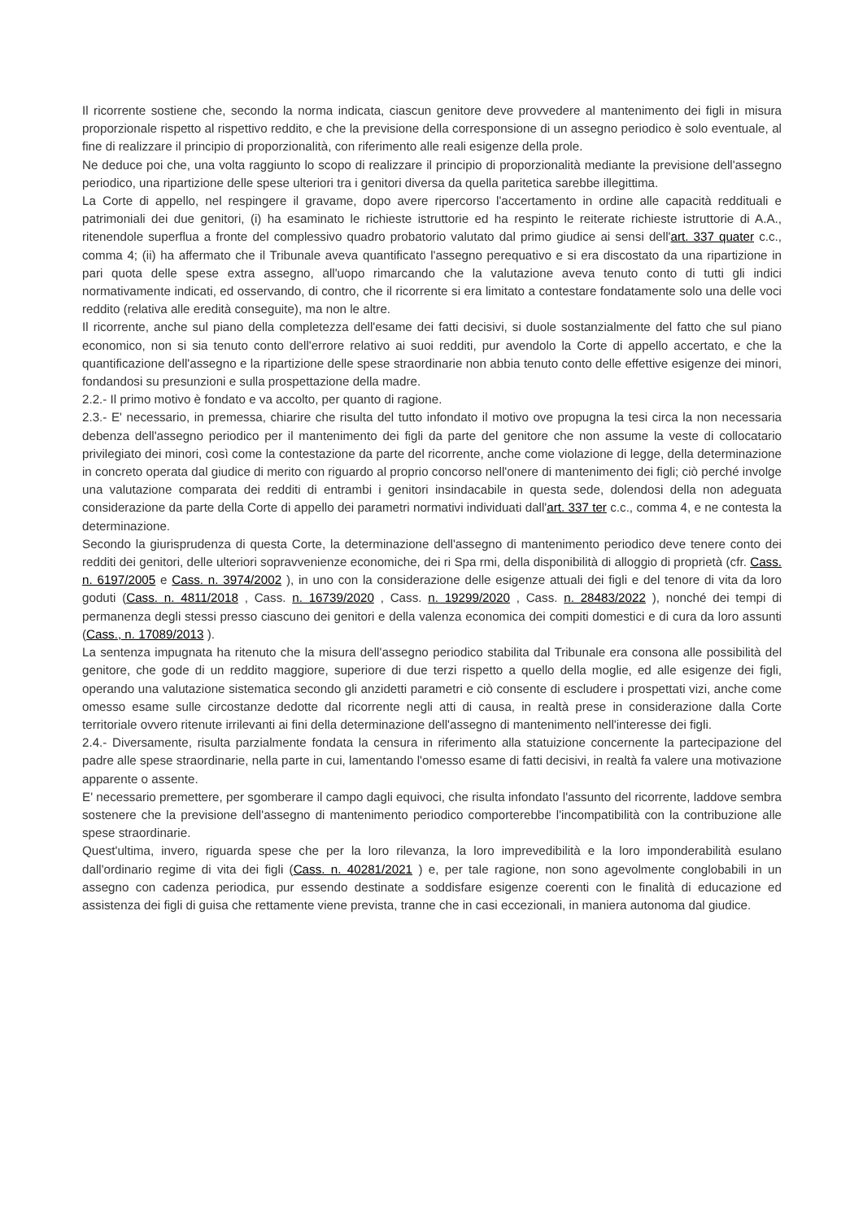Il ricorrente sostiene che, secondo la norma indicata, ciascun genitore deve provvedere al mantenimento dei figli in misura proporzionale rispetto al rispettivo reddito, e che la previsione della corresponsione di un assegno periodico è solo eventuale, al fine di realizzare il principio di proporzionalità, con riferimento alle reali esigenze della prole.
Ne deduce poi che, una volta raggiunto lo scopo di realizzare il principio di proporzionalità mediante la previsione dell'assegno periodico, una ripartizione delle spese ulteriori tra i genitori diversa da quella paritetica sarebbe illegittima.
La Corte di appello, nel respingere il gravame, dopo avere ripercorso l'accertamento in ordine alle capacità reddituali e patrimoniali dei due genitori, (i) ha esaminato le richieste istruttorie ed ha respinto le reiterate richieste istruttorie di A.A., ritenendole superflua a fronte del complessivo quadro probatorio valutato dal primo giudice ai sensi dell'art. 337 quater c.c., comma 4; (ii) ha affermato che il Tribunale aveva quantificato l'assegno perequativo e si era discostato da una ripartizione in pari quota delle spese extra assegno, all'uopo rimarcando che la valutazione aveva tenuto conto di tutti gli indici normativamente indicati, ed osservando, di contro, che il ricorrente si era limitato a contestare fondatamente solo una delle voci reddito (relativa alle eredità conseguite), ma non le altre.
Il ricorrente, anche sul piano della completezza dell'esame dei fatti decisivi, si duole sostanzialmente del fatto che sul piano economico, non si sia tenuto conto dell'errore relativo ai suoi redditi, pur avendolo la Corte di appello accertato, e che la quantificazione dell'assegno e la ripartizione delle spese straordinarie non abbia tenuto conto delle effettive esigenze dei minori, fondandosi su presunzioni e sulla prospettazione della madre.
2.2.- Il primo motivo è fondato e va accolto, per quanto di ragione.
2.3.- E' necessario, in premessa, chiarire che risulta del tutto infondato il motivo ove propugna la tesi circa la non necessaria debenza dell'assegno periodico per il mantenimento dei figli da parte del genitore che non assume la veste di collocatario privilegiato dei minori, così come la contestazione da parte del ricorrente, anche come violazione di legge, della determinazione in concreto operata dal giudice di merito con riguardo al proprio concorso nell'onere di mantenimento dei figli; ciò perché involge una valutazione comparata dei redditi di entrambi i genitori insindacabile in questa sede, dolendosi della non adeguata considerazione da parte della Corte di appello dei parametri normativi individuati dall'art. 337 ter c.c., comma 4, e ne contesta la determinazione.
Secondo la giurisprudenza di questa Corte, la determinazione dell'assegno di mantenimento periodico deve tenere conto dei redditi dei genitori, delle ulteriori sopravvenienze economiche, dei ri Spa rmi, della disponibilità di alloggio di proprietà (cfr. Cass. n. 6197/2005 e Cass. n. 3974/2002 ), in uno con la considerazione delle esigenze attuali dei figli e del tenore di vita da loro goduti (Cass. n. 4811/2018 , Cass. n. 16739/2020 , Cass. n. 19299/2020 , Cass. n. 28483/2022 ), nonché dei tempi di permanenza degli stessi presso ciascuno dei genitori e della valenza economica dei compiti domestici e di cura da loro assunti (Cass., n. 17089/2013 ).
La sentenza impugnata ha ritenuto che la misura dell'assegno periodico stabilita dal Tribunale era consona alle possibilità del genitore, che gode di un reddito maggiore, superiore di due terzi rispetto a quello della moglie, ed alle esigenze dei figli, operando una valutazione sistematica secondo gli anzidetti parametri e ciò consente di escludere i prospettati vizi, anche come omesso esame sulle circostanze dedotte dal ricorrente negli atti di causa, in realtà prese in considerazione dalla Corte territoriale ovvero ritenute irrilevanti ai fini della determinazione dell'assegno di mantenimento nell'interesse dei figli.
2.4.- Diversamente, risulta parzialmente fondata la censura in riferimento alla statuizione concernente la partecipazione del padre alle spese straordinarie, nella parte in cui, lamentando l'omesso esame di fatti decisivi, in realtà fa valere una motivazione apparente o assente.
E' necessario premettere, per sgomberare il campo dagli equivoci, che risulta infondato l'assunto del ricorrente, laddove sembra sostenere che la previsione dell'assegno di mantenimento periodico comporterebbe l'incompatibilità con la contribuzione alle spese straordinarie.
Quest'ultima, invero, riguarda spese che per la loro rilevanza, la loro imprevedibilità e la loro imponderabilità esulano dall'ordinario regime di vita dei figli (Cass. n. 40281/2021 ) e, per tale ragione, non sono agevolmente conglobabili in un assegno con cadenza periodica, pur essendo destinate a soddisfare esigenze coerenti con le finalità di educazione ed assistenza dei figli di guisa che rettamente viene prevista, tranne che in casi eccezionali, in maniera autonoma dal giudice.